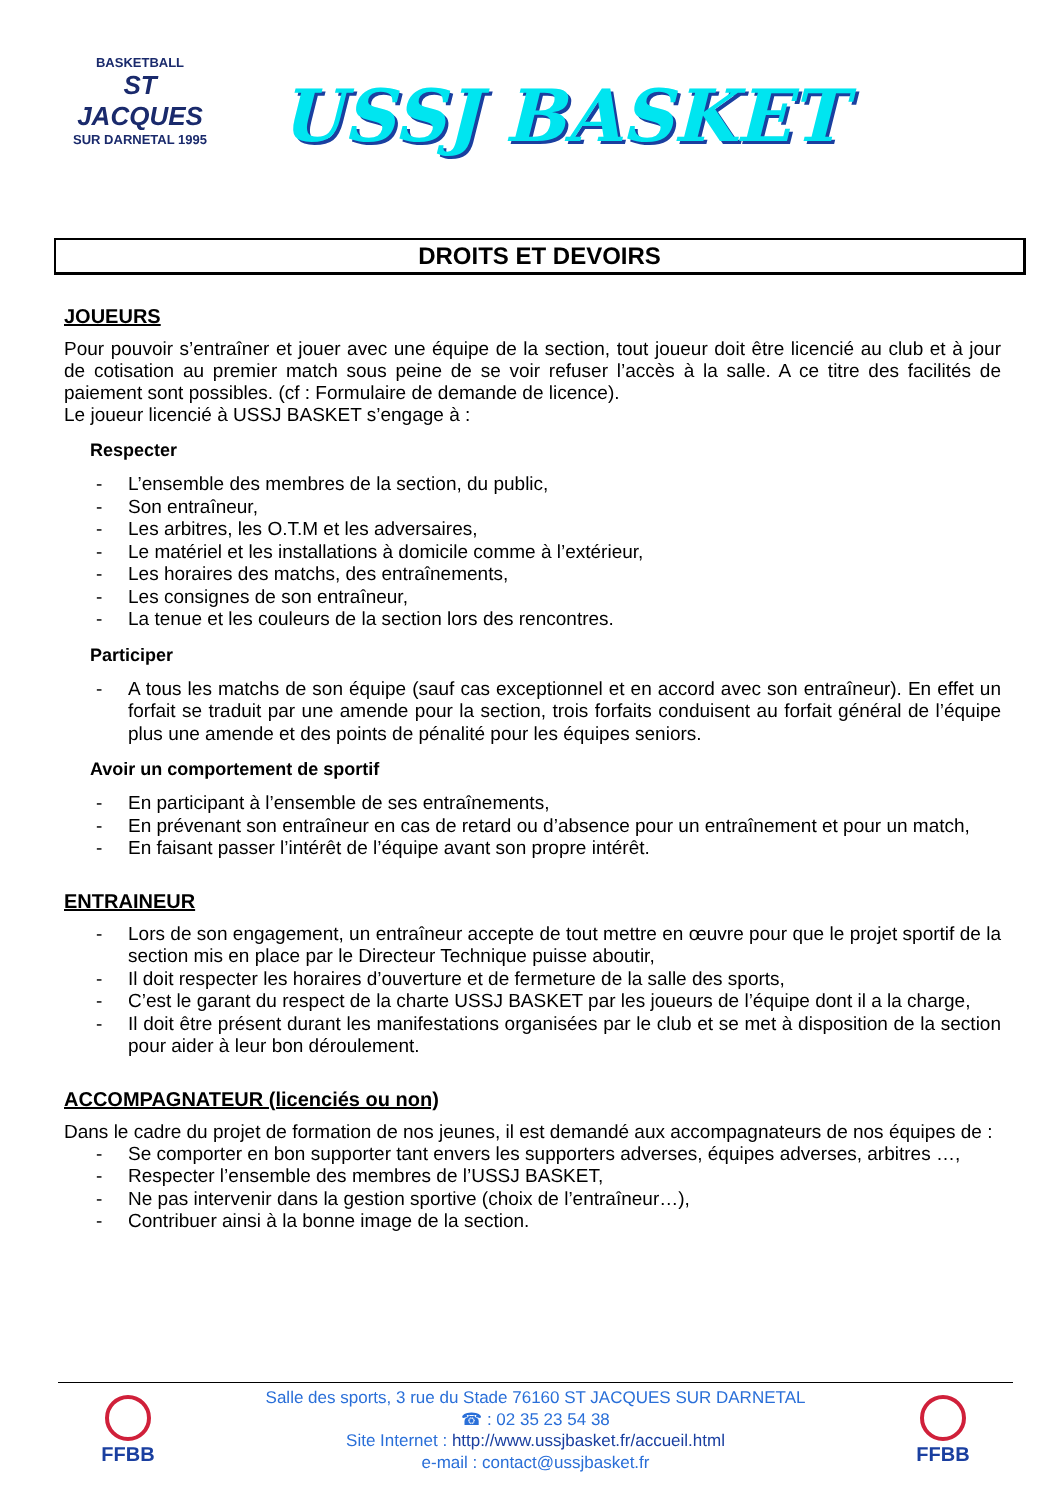BASKETBALL
ST JACQUES
SUR DARNETAL 1995
USSJ BASKET
DROITS ET DEVOIRS
JOUEURS
Pour pouvoir s’entraîner et jouer avec une équipe de la section, tout joueur doit être licencié au club et à jour de cotisation au premier match sous peine de se voir refuser l’accès à la salle. A ce titre des facilités de paiement sont possibles. (cf : Formulaire de demande de licence).
Le joueur licencié à USSJ BASKET s’engage à :
Respecter
- L’ensemble des membres de la section, du public,
- Son entraîneur,
- Les arbitres, les O.T.M et les adversaires,
- Le matériel et les installations à domicile comme à l’extérieur,
- Les horaires des matchs, des entraînements,
- Les consignes de son entraîneur,
- La tenue et les couleurs de la section lors des rencontres.
Participer
- A tous les matchs de son équipe (sauf cas exceptionnel et en accord avec son entraîneur). En effet un forfait se traduit par une amende pour la section, trois forfaits conduisent au forfait général de l’équipe plus une amende et des points de pénalité pour les équipes seniors.
Avoir un comportement de sportif
- En participant à l’ensemble de ses entraînements,
- En prévenant son entraîneur en cas de retard ou d’absence pour un entraînement et pour un match,
- En faisant passer l’intérêt de l’équipe avant son propre intérêt.
ENTRAINEUR
- Lors de son engagement, un entraîneur accepte de tout mettre en œuvre pour que le projet sportif de la section mis en place par le Directeur Technique puisse aboutir,
- Il doit respecter les horaires d’ouverture et de fermeture de la salle des sports,
- C’est le garant du respect de la charte USSJ BASKET par les joueurs de l’équipe dont il a la charge,
- Il doit être présent durant les manifestations organisées par le club et se met à disposition de la section pour aider à leur bon déroulement.
ACCOMPAGNATEUR (licenciés ou non)
Dans le cadre du projet de formation de nos jeunes, il est demandé aux accompagnateurs de nos équipes de :
- Se comporter en bon supporter tant envers les supporters adverses, équipes adverses, arbitres …,
- Respecter l’ensemble des membres de l’USSJ BASKET,
- Ne pas intervenir dans la gestion sportive (choix de l’entraîneur…),
- Contribuer ainsi à la bonne image de la section.
FFBB
Salle des sports, 3 rue du Stade 76160 ST JACQUES SUR DARNETAL
☎ : 02 35 23 54 38
Site Internet : http://www.ussjbasket.fr/accueil.html
e-mail : contact@ussjbasket.fr
FFBB